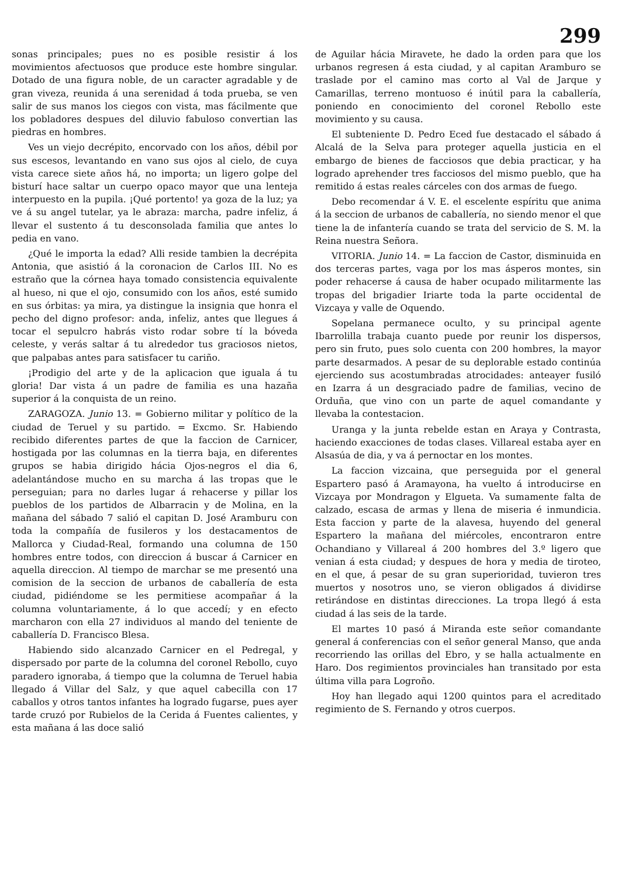299
sonas principales; pues no es posible resistir á los movimientos afectuosos que produce este hombre singular. Dotado de una figura noble, de un caracter agradable y de gran viveza, reunida á una serenidad á toda prueba, se ven salir de sus manos los ciegos con vista, mas fácilmente que los pobladores despues del diluvio fabuloso convertian las piedras en hombres.
Ves un viejo decrépito, encorvado con los años, débil por sus escesos, levantando en vano sus ojos al cielo, de cuya vista carece siete años há, no importa; un ligero golpe del bisturí hace saltar un cuerpo opaco mayor que una lenteja interpuesto en la pupila. ¡Qué portento! ya goza de la luz; ya ve á su angel tutelar, ya le abraza: marcha, padre infeliz, á llevar el sustento á tu desconsolada familia que antes lo pedia en vano.
¿Qué le importa la edad? Alli reside tambien la decrépita Antonia, que asistió á la coronacion de Carlos III. No es estraño que la córnea haya tomado consistencia equivalente al hueso, ni que el ojo, consumido con los años, esté sumido en sus órbitas: ya mira, ya distingue la insignia que honra el pecho del digno profesor: anda, infeliz, antes que llegues á tocar el sepulcro habrás visto rodar sobre tí la bóveda celeste, y verás saltar á tu alrededor tus graciosos nietos, que palpabas antes para satisfacer tu cariño.
¡Prodigio del arte y de la aplicacion que iguala á tu gloria! Dar vista á un padre de familia es una hazaña superior á la conquista de un reino.
ZARAGOZA. Junio 13. = Gobierno militar y político de la ciudad de Teruel y su partido. = Excmo. Sr. Habiendo recibido diferentes partes de que la faccion de Carnicer, hostigada por las columnas en la tierra baja, en diferentes grupos se habia dirigido hácia Ojos-negros el dia 6, adelantándose mucho en su marcha á las tropas que le perseguian; para no darles lugar á rehacerse y pillar los pueblos de los partidos de Albarracin y de Molina, en la mañana del sábado 7 salió el capitan D. José Aramburu con toda la compañía de fusileros y los destacamentos de Mallorca y Ciudad-Real, formando una columna de 150 hombres entre todos, con direccion á buscar á Carnicer en aquella direccion. Al tiempo de marchar se me presentó una comision de la seccion de urbanos de caballería de esta ciudad, pidiéndome se les permitiese acompañar á la columna voluntariamente, á lo que accedí; y en efecto marcharon con ella 27 individuos al mando del teniente de caballería D. Francisco Blesa.
Habiendo sido alcanzado Carnicer en el Pedregal, y dispersado por parte de la columna del coronel Rebollo, cuyo paradero ignoraba, á tiempo que la columna de Teruel habia llegado á Villar del Salz, y que aquel cabecilla con 17 caballos y otros tantos infantes ha logrado fugarse, pues ayer tarde cruzó por Rubielos de la Cerida á Fuentes calientes, y esta mañana á las doce salió
de Aguilar hácia Miravete, he dado la orden para que los urbanos regresen á esta ciudad, y al capitan Aramburo se traslade por el camino mas corto al Val de Jarque y Camarillas, terreno montuoso é inútil para la caballería, poniendo en conocimiento del coronel Rebollo este movimiento y su causa.
El subteniente D. Pedro Eced fue destacado el sábado á Alcalá de la Selva para proteger aquella justicia en el embargo de bienes de facciosos que debia practicar, y ha logrado aprehender tres facciosos del mismo pueblo, que ha remitido á estas reales cárceles con dos armas de fuego.
Debo recomendar á V. E. el escelente espíritu que anima á la seccion de urbanos de caballería, no siendo menor el que tiene la de infantería cuando se trata del servicio de S. M. la Reina nuestra Señora.
VITORIA. Junio 14. = La faccion de Castor, disminuida en dos terceras partes, vaga por los mas ásperos montes, sin poder rehacerse á causa de haber ocupado militarmente las tropas del brigadier Iriarte toda la parte occidental de Vizcaya y valle de Oquendo.
Sopelana permanece oculto, y su principal agente Ibarrolilla trabaja cuanto puede por reunir los dispersos, pero sin fruto, pues solo cuenta con 200 hombres, la mayor parte desarmados. A pesar de su deplorable estado continúa ejerciendo sus acostumbradas atrocidades: anteayer fusiló en Izarra á un desgraciado padre de familias, vecino de Orduña, que vino con un parte de aquel comandante y llevaba la contestacion.
Uranga y la junta rebelde estan en Araya y Contrasta, haciendo exacciones de todas clases. Villareal estaba ayer en Alsasúa de dia, y va á pernoctar en los montes.
La faccion vizcaina, que perseguida por el general Espartero pasó á Aramayona, ha vuelto á introducirse en Vizcaya por Mondragon y Elgueta. Va sumamente falta de calzado, escasa de armas y llena de miseria é inmundicia. Esta faccion y parte de la alavesa, huyendo del general Espartero la mañana del miércoles, encontraron entre Ochandiano y Villareal á 200 hombres del 3.º ligero que venian á esta ciudad; y despues de hora y media de tiroteo, en el que, á pesar de su gran superioridad, tuvieron tres muertos y nosotros uno, se vieron obligados á dividirse retirándose en distintas direcciones. La tropa llegó á esta ciudad á las seis de la tarde.
El martes 10 pasó á Miranda este señor comandante general á conferencias con el señor general Manso, que anda recorriendo las orillas del Ebro, y se halla actualmente en Haro. Dos regimientos provinciales han transitado por esta última villa para Logroño.
Hoy han llegado aqui 1200 quintos para el acreditado regimiento de S. Fernando y otros cuerpos.